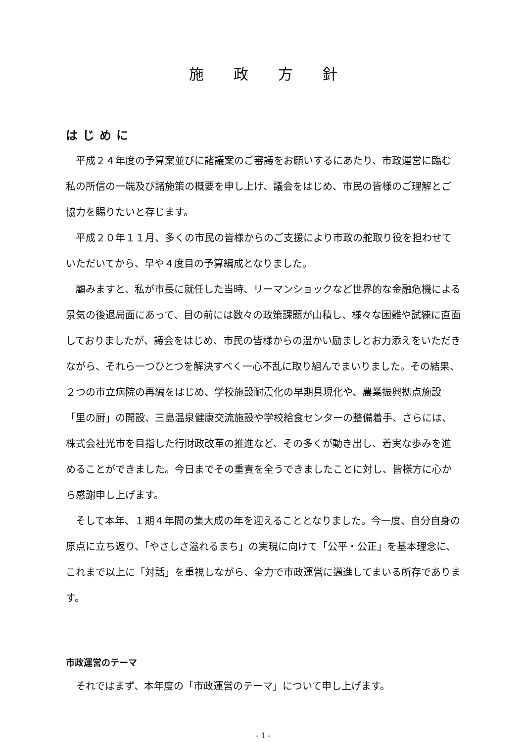施政方針
はじめに
平成２４年度の予算案並びに諸議案のご審議をお願いするにあたり、市政運営に臨む私の所信の一端及び諸施策の概要を申し上げ、議会をはじめ、市民の皆様のご理解とご協力を賜りたいと存じます。
平成２０年１１月、多くの市民の皆様からのご支援により市政の舵取り役を担わせていただいてから、早や４度目の予算編成となりました。
顧みますと、私が市長に就任した当時、リーマンショックなど世界的な金融危機による景気の後退局面にあって、目の前には数々の政策課題が山積し、様々な困難や試練に直面しておりましたが、議会をはじめ、市民の皆様からの温かい励ましとお力添えをいただきながら、それら一つひとつを解決すべく一心不乱に取り組んでまいりました。その結果、２つの市立病院の再編をはじめ、学校施設耐震化の早期具現化や、農業振興拠点施設「里の厨」の開設、三島温泉健康交流施設や学校給食センターの整備着手、さらには、株式会社光市を目指した行財政改革の推進など、その多くが動き出し、着実な歩みを進めることができました。今日までその重責を全うできましたことに対し、皆様方に心から感謝申し上げます。
そして本年、１期４年間の集大成の年を迎えることとなりました。今一度、自分自身の原点に立ち返り、「やさしさ溢れるまち」の実現に向けて「公平・公正」を基本理念に、これまで以上に「対話」を重視しながら、全力で市政運営に邁進してまいる所存であります。
市政運営のテーマ
それではまず、本年度の「市政運営のテーマ」について申し上げます。
- 1 -